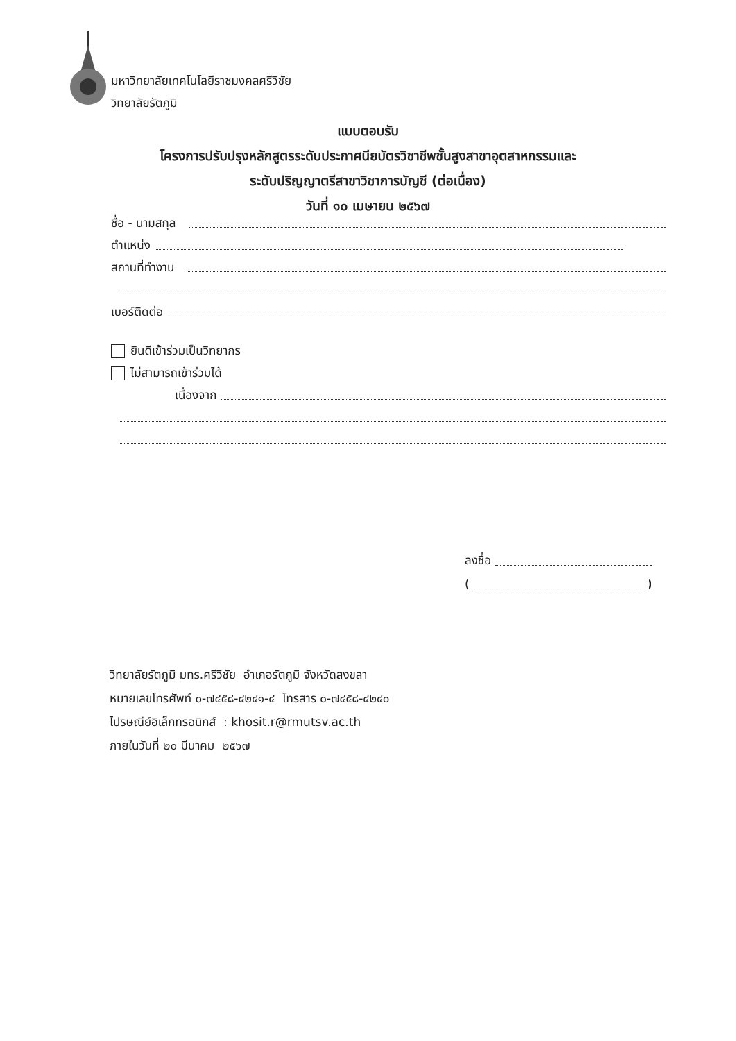มหาวิทยาลัยเทคโนโลยีราชมงคลศรีวิชัย
วิทยาลัยรัตภูมิ
แบบตอบรับ
โครงการปรับปรุงหลักสูตรระดับประกาศนียบัตรวิชาชีพชั้นสูงสาขาอุตสาหกรรมและ
ระดับปริญญาตรีสาขาวิชาการบัญชี (ต่อเนื่อง)
วันที่ ๑๐ เมษายน ๒๕๖๗
ชื่อ - นามสกุล
ตำแหน่ง
สถานที่ทำงาน
เบอร์ติดต่อ
ยินดีเข้าร่วมเป็นวิทยากร
ไม่สามารถเข้าร่วมได้
เนื่องจาก
ลงชื่อ
( )
วิทยาลัยรัตภูมิ มทร.ศรีวิชัย อำเภอรัตภูมิ จังหวัดสงขลา
หมายเลขโทรศัพท์ ๐-๗๔๕๘-๔๒๔๑-๔ โทรสาร ๐-๗๔๕๘-๔๒๔๐
ไปรษณีย์อิเล็กทรอนิกส์ : khosit.r@rmutsv.ac.th
ภายในวันที่ ๒๐ มีนาคม ๒๕๖๗